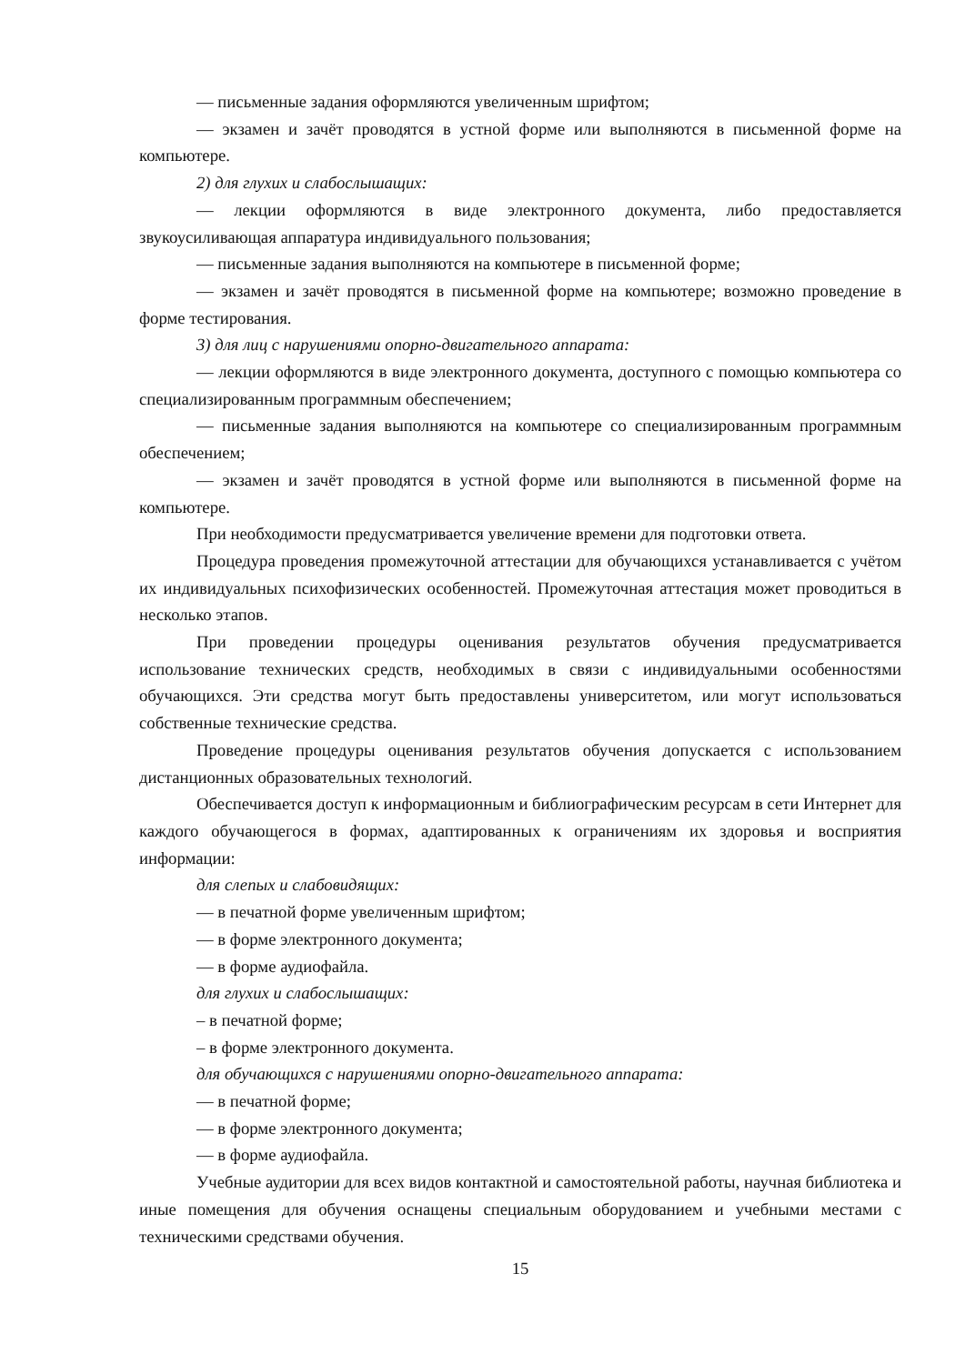— письменные задания оформляются увеличенным шрифтом;
— экзамен и зачёт проводятся в устной форме или выполняются в письменной форме на компьютере.
2) для глухих и слабослышащих:
— лекции оформляются в виде электронного документа, либо предоставляется звукоусиливающая аппаратура индивидуального пользования;
— письменные задания выполняются на компьютере в письменной форме;
— экзамен и зачёт проводятся в письменной форме на компьютере; возможно проведение в форме тестирования.
3) для лиц с нарушениями опорно-двигательного аппарата:
— лекции оформляются в виде электронного документа, доступного с помощью компьютера со специализированным программным обеспечением;
— письменные задания выполняются на компьютере со специализированным программным обеспечением;
— экзамен и зачёт проводятся в устной форме или выполняются в письменной форме на компьютере.
При необходимости предусматривается увеличение времени для подготовки ответа.
Процедура проведения промежуточной аттестации для обучающихся устанавливается с учётом их индивидуальных психофизических особенностей. Промежуточная аттестация может проводиться в несколько этапов.
При проведении процедуры оценивания результатов обучения предусматривается использование технических средств, необходимых в связи с индивидуальными особенностями обучающихся. Эти средства могут быть предоставлены университетом, или могут использоваться собственные технические средства.
Проведение процедуры оценивания результатов обучения допускается с использованием дистанционных образовательных технологий.
Обеспечивается доступ к информационным и библиографическим ресурсам в сети Интернет для каждого обучающегося в формах, адаптированных к ограничениям их здоровья и восприятия информации:
для слепых и слабовидящих:
— в печатной форме увеличенным шрифтом;
— в форме электронного документа;
— в форме аудиофайла.
для глухих и слабослышащих:
– в печатной форме;
– в форме электронного документа.
для обучающихся с нарушениями опорно-двигательного аппарата:
— в печатной форме;
— в форме электронного документа;
— в форме аудиофайла.
Учебные аудитории для всех видов контактной и самостоятельной работы, научная библиотека и иные помещения для обучения оснащены специальным оборудованием и учебными местами с техническими средствами обучения.
15